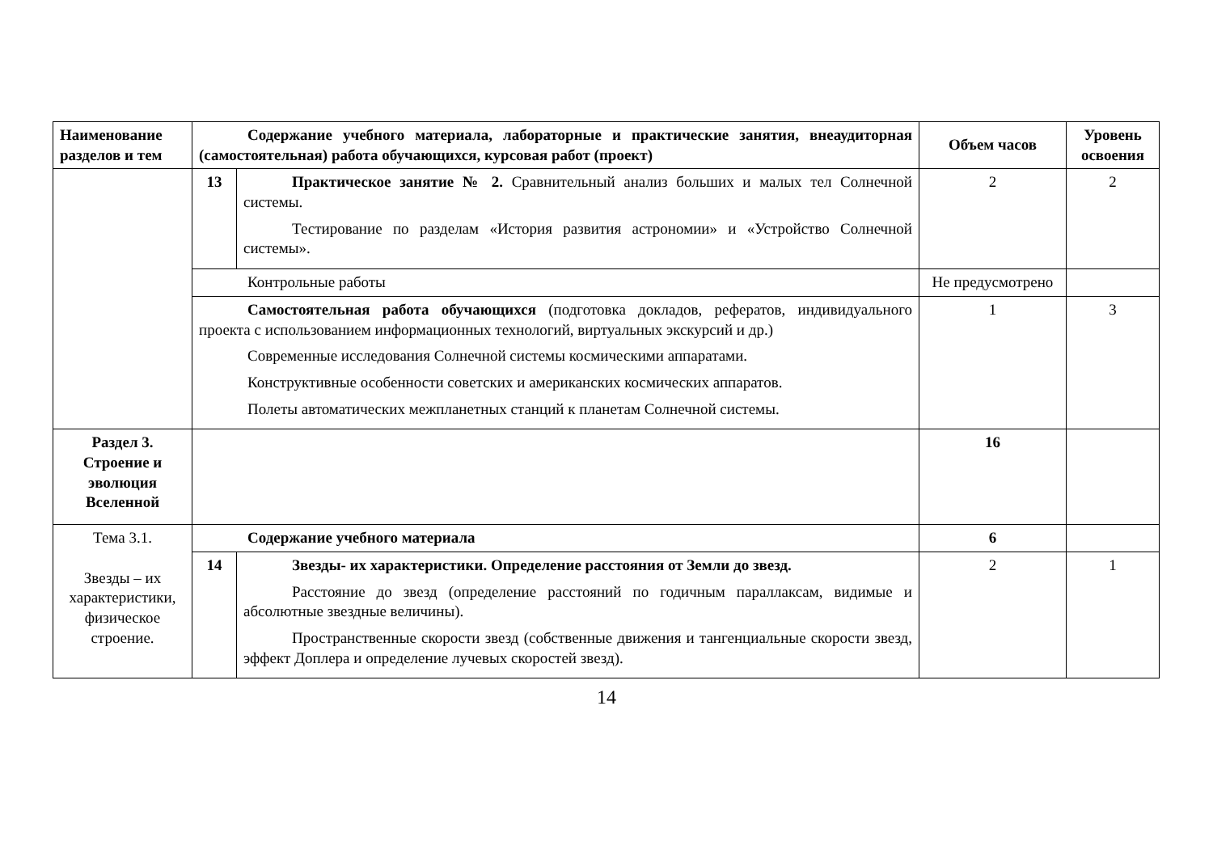| Наименование разделов и тем | Содержание учебного материала, лабораторные и практические занятия, внеаудиторная (самостоятельная) работа обучающихся, курсовая работ (проект) | | Объем часов | Уровень освоения |
| --- | --- | --- | --- | --- |
| | 13 | Практическое занятие № 2. Сравнительный анализ больших и малых тел Солнечной системы. Тестирование по разделам «История развития астрономии» и «Устройство Солнечной системы». | 2 | 2 |
| | Контрольные работы | | Не предусмотрено | |
| | Самостоятельная работа обучающихся (подготовка докладов, рефератов, индивидуального проекта с использованием информационных технологий, виртуальных экскурсий и др.) Современные исследования Солнечной системы космическими аппаратами. Конструктивные особенности советских и американских космических аппаратов. Полеты автоматических межпланетных станций к планетам Солнечной системы. | | 1 | 3 |
| Раздел 3. Строение и эволюция Вселенной | | | 16 | |
| Тема 3.1. Звезды – их характеристики, физическое строение. | Содержание учебного материала | | 6 | |
| | 14 | Звезды- их характеристики. Определение расстояния от Земли до звезд. Расстояние до звезд (определение расстояний по годичным параллаксам, видимые и абсолютные звездные величины). Пространственные скорости звезд (собственные движения и тангенциальные скорости звезд, эффект Доплера и определение лучевых скоростей звезд). | 2 | 1 |
14